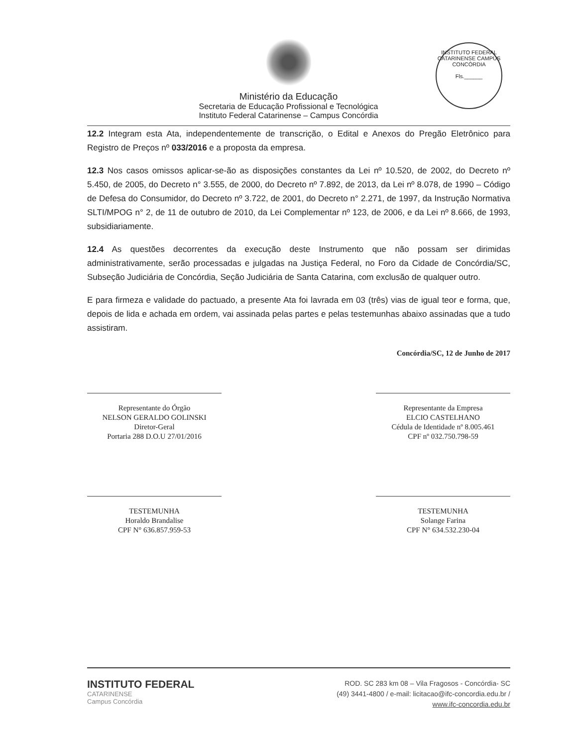Ministério da Educação
Secretaria de Educação Profissional e Tecnológica
Instituto Federal Catarinense – Campus Concórdia
INSTITUTO FEDERAL CATARINENSE CAMPUS CONCÓRDIA
Fls.______
12.2 Integram esta Ata, independentemente de transcrição, o Edital e Anexos do Pregão Eletrônico para Registro de Preços nº 033/2016 e a proposta da empresa.
12.3 Nos casos omissos aplicar-se-ão as disposições constantes da Lei nº 10.520, de 2002, do Decreto nº 5.450, de 2005, do Decreto n° 3.555, de 2000, do Decreto nº 7.892, de 2013, da Lei nº 8.078, de 1990 – Código de Defesa do Consumidor, do Decreto nº 3.722, de 2001, do Decreto n° 2.271, de 1997, da Instrução Normativa SLTI/MPOG n° 2, de 11 de outubro de 2010, da Lei Complementar nº 123, de 2006, e da Lei nº 8.666, de 1993, subsidiariamente.
12.4 As questões decorrentes da execução deste Instrumento que não possam ser dirimidas administrativamente, serão processadas e julgadas na Justiça Federal, no Foro da Cidade de Concórdia/SC, Subseção Judiciária de Concórdia, Seção Judiciária de Santa Catarina, com exclusão de qualquer outro.
E para firmeza e validade do pactuado, a presente Ata foi lavrada em 03 (três) vias de igual teor e forma, que, depois de lida e achada em ordem, vai assinada pelas partes e pelas testemunhas abaixo assinadas que a tudo assistiram.
Concórdia/SC, 12 de Junho de 2017
Representante do Órgão
NELSON GERALDO GOLINSKI
Diretor-Geral
Portaria 288 D.O.U 27/01/2016
Representante da Empresa
ELCIO CASTELHANO
Cédula de Identidade nº 8.005.461
CPF nº 032.750.798-59
TESTEMUNHA
Horaldo Brandalise
CPF N° 636.857.959-53
TESTEMUNHA
Solange Farina
CPF N° 634.532.230-04
INSTITUTO FEDERAL
CATARINENSE
Campus Concórdia
ROD. SC 283 km 08 – Vila Fragosos - Concórdia- SC
(49) 3441-4800 / e-mail: licitacao@ifc-concordia.edu.br /
www.ifc-concordia.edu.br